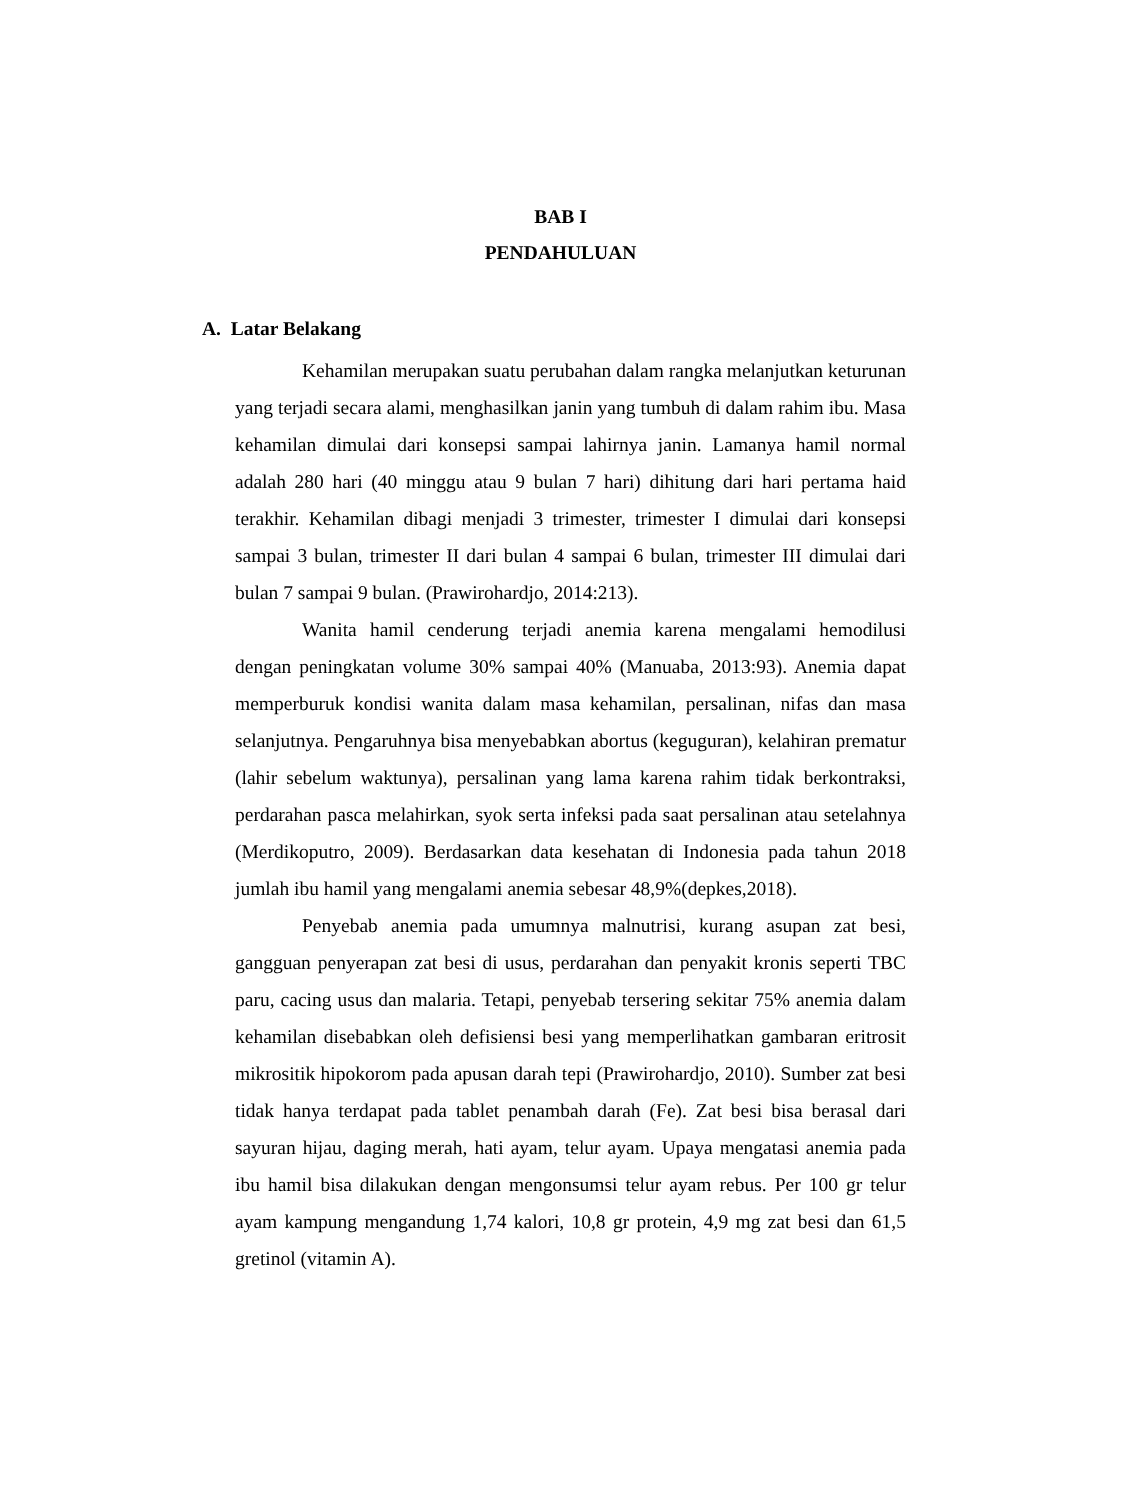BAB I
PENDAHULUAN
A. Latar Belakang
Kehamilan merupakan suatu perubahan dalam rangka melanjutkan keturunan yang terjadi secara alami, menghasilkan janin yang tumbuh di dalam rahim ibu. Masa kehamilan dimulai dari konsepsi sampai lahirnya janin. Lamanya hamil normal adalah 280 hari (40 minggu atau 9 bulan 7 hari) dihitung dari hari pertama haid terakhir. Kehamilan dibagi menjadi 3 trimester, trimester I dimulai dari konsepsi sampai 3 bulan, trimester II dari bulan 4 sampai 6 bulan, trimester III dimulai dari bulan 7 sampai 9 bulan. (Prawirohardjo, 2014:213).
Wanita hamil cenderung terjadi anemia karena mengalami hemodilusi dengan peningkatan volume 30% sampai 40% (Manuaba, 2013:93). Anemia dapat memperburuk kondisi wanita dalam masa kehamilan, persalinan, nifas dan masa selanjutnya. Pengaruhnya bisa menyebabkan abortus (keguguran), kelahiran prematur (lahir sebelum waktunya), persalinan yang lama karena rahim tidak berkontraksi, perdarahan pasca melahirkan, syok serta infeksi pada saat persalinan atau setelahnya (Merdikoputro, 2009). Berdasarkan data kesehatan di Indonesia pada tahun 2018 jumlah ibu hamil yang mengalami anemia sebesar 48,9%(depkes,2018).
Penyebab anemia pada umumnya malnutrisi, kurang asupan zat besi, gangguan penyerapan zat besi di usus, perdarahan dan penyakit kronis seperti TBC paru, cacing usus dan malaria. Tetapi, penyebab tersering sekitar 75% anemia dalam kehamilan disebabkan oleh defisiensi besi yang memperlihatkan gambaran eritrosit mikrositik hipokorom pada apusan darah tepi (Prawirohardjo, 2010). Sumber zat besi tidak hanya terdapat pada tablet penambah darah (Fe). Zat besi bisa berasal dari sayuran hijau, daging merah, hati ayam, telur ayam. Upaya mengatasi anemia pada ibu hamil bisa dilakukan dengan mengonsumsi telur ayam rebus. Per 100 gr telur ayam kampung mengandung 1,74 kalori, 10,8 gr protein, 4,9 mg zat besi dan 61,5 gretinol (vitamin A).